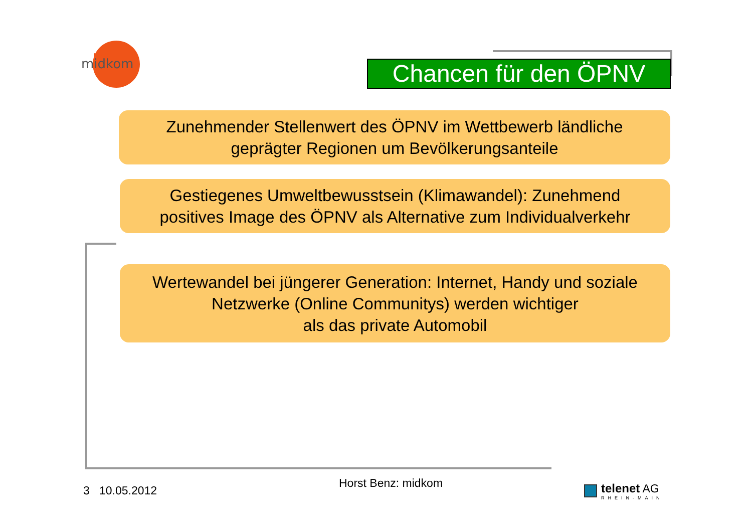midkom
Chancen für den ÖPNV
Zunehmender Stellenwert des ÖPNV im Wettbewerb ländliche
geprägter Regionen um Bevölkerungsanteile
Gestiegenes Umweltbewusstsein (Klimawandel): Zunehmend
positives Image des ÖPNV als Alternative zum Individualverkehr
Wertewandel bei jüngerer Generation: Internet, Handy und soziale
Netzwerke (Online Communitys) werden wichtiger
als das private Automobil
3 10.05.2012
Horst Benz: midkom
telenet AG
RHEIN-MAIN